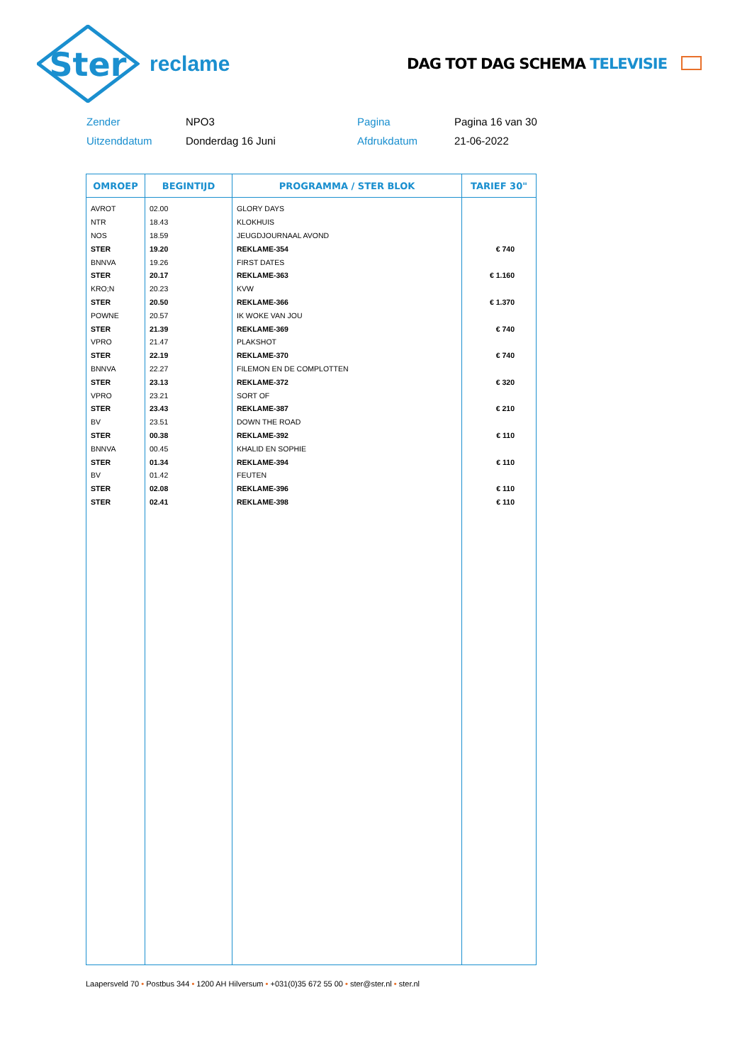Ster
reclame
DAG TOT DAG SCHEMA TELEVISIE
Zender
NPO3
Pagina
Pagina 16 van 30
Uitzenddatum
Donderdag 16 Juni
Afdrukdatum
21-06-2022
| OMROEP | BEGINTIJD | PROGRAMMA / STER BLOK | TARIEF 30" |
| --- | --- | --- | --- |
| AVROT | 02.00 | GLORY DAYS | |
| NTR | 18.43 | KLOKHUIS | |
| NOS | 18.59 | JEUGDJOURNAAL AVOND | |
| STER | 19.20 | REKLAME-354 | € 740 |
| BNNVA | 19.26 | FIRST DATES | |
| STER | 20.17 | REKLAME-363 | € 1.160 |
| KRO;N | 20.23 | KVW | |
| STER | 20.50 | REKLAME-366 | € 1.370 |
| POWNE | 20.57 | IK WOKE VAN JOU | |
| STER | 21.39 | REKLAME-369 | € 740 |
| VPRO | 21.47 | PLAKSHOT | |
| STER | 22.19 | REKLAME-370 | € 740 |
| BNNVA | 22.27 | FILEMON EN DE COMPLOTTEN | |
| STER | 23.13 | REKLAME-372 | € 320 |
| VPRO | 23.21 | SORT OF | |
| STER | 23.43 | REKLAME-387 | € 210 |
| BV | 23.51 | DOWN THE ROAD | |
| STER | 00.38 | REKLAME-392 | € 110 |
| BNNVA | 00.45 | KHALID EN SOPHIE | |
| STER | 01.34 | REKLAME-394 | € 110 |
| BV | 01.42 | FEUTEN | |
| STER | 02.08 | REKLAME-396 | € 110 |
| STER | 02.41 | REKLAME-398 | € 110 |
Laapersveld 70 • Postbus 344 • 1200 AH Hilversum • +031(0)35 672 55 00 • ster@ster.nl • ster.nl